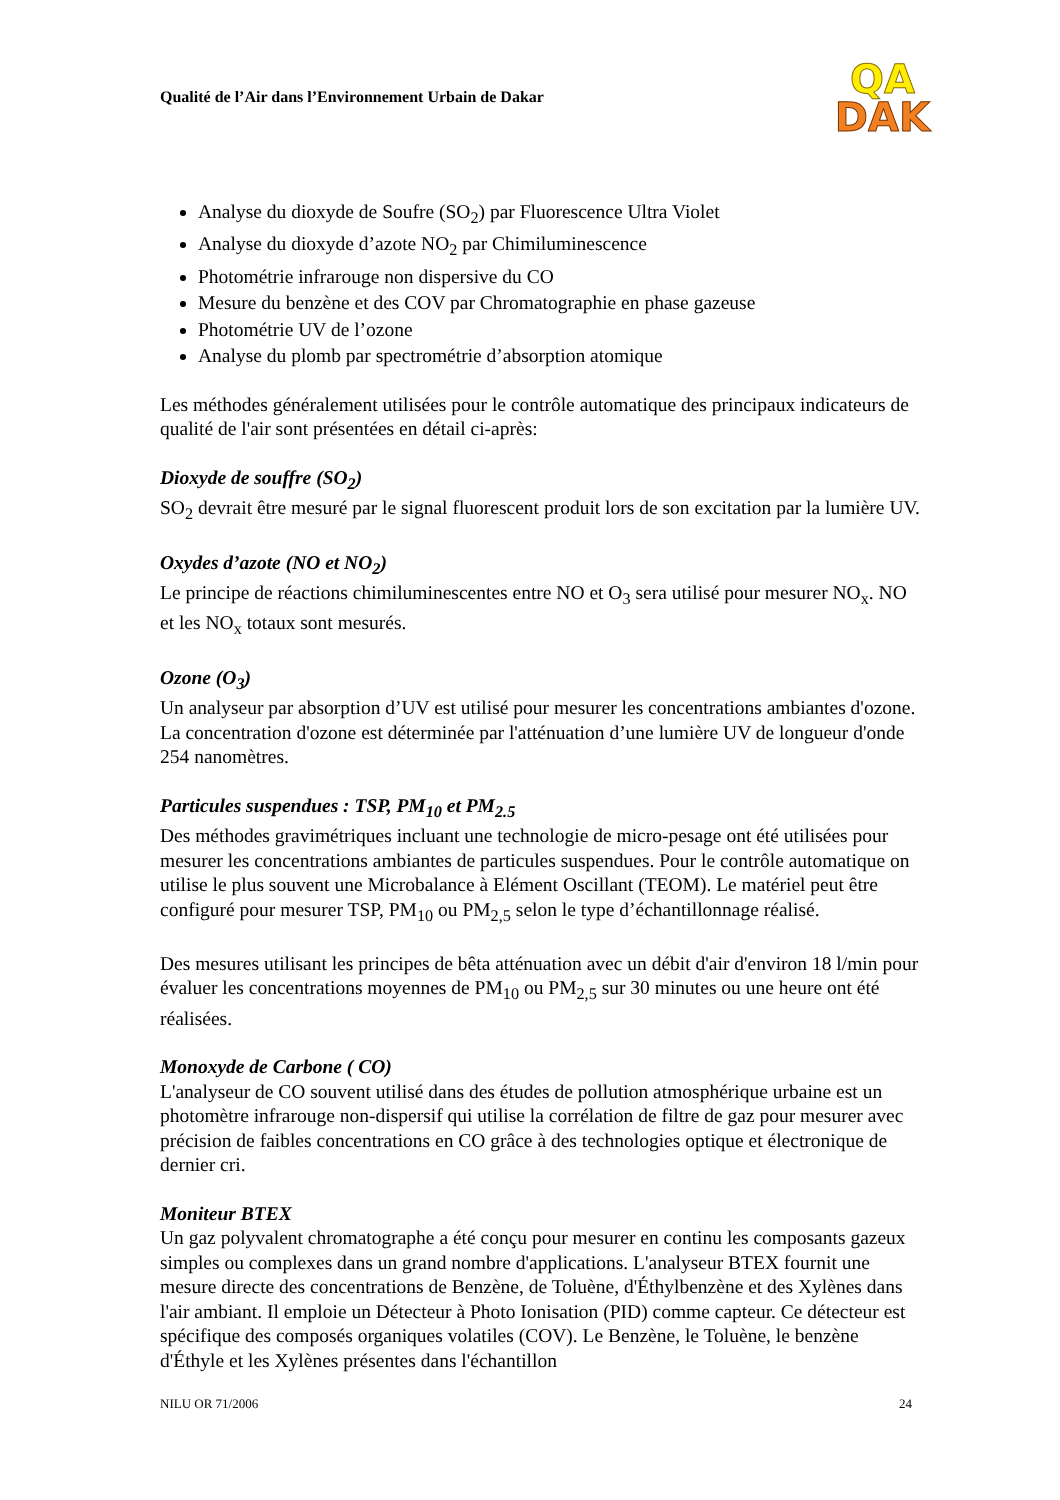Qualité de l’Air dans l’Environnement Urbain de Dakar
QA
DAK
Analyse du dioxyde de Soufre (SO<sub>2</sub>) par Fluorescence Ultra Violet
Analyse du dioxyde d’azote NO<sub>2</sub> par Chimiluminescence
Photométrie infrarouge non dispersive du CO
Mesure du benzène et des COV par Chromatographie en phase gazeuse
Photométrie UV de l’ozone
Analyse du plomb par spectrométrie d’absorption atomique
Les méthodes généralement utilisées pour le contrôle automatique des principaux indicateurs de qualité de l'air sont présentées en détail ci-après:
Dioxyde de souffre (SO<sub>2</sub>)
SO<sub>2</sub> devrait être mesuré par le signal fluorescent produit lors de son excitation par la lumière UV.
Oxydes d’azote (NO et NO<sub>2</sub>)
Le principe de réactions chimiluminescentes entre NO et O<sub>3</sub> sera utilisé pour mesurer NO<sub>x</sub>. NO et les NO<sub>x</sub> totaux sont mesurés.
Ozone (O<sub>3</sub>)
Un analyseur par absorption d’UV est utilisé pour mesurer les concentrations ambiantes d'ozone. La concentration d'ozone est déterminée par l'atténuation d’une lumière UV de longueur d'onde 254 nanomètres.
Particules suspendues : TSP, PM<sub>10</sub> et PM<sub>2.5</sub>
Des méthodes gravimétriques incluant une technologie de micro-pesage ont été utilisées pour mesurer les concentrations ambiantes de particules suspendues. Pour le contrôle automatique on utilise le plus souvent une Microbalance à Elément Oscillant (TEOM). Le matériel peut être configuré pour mesurer TSP, PM<sub>10</sub> ou PM<sub>2,5</sub> selon le type d’échantillonnage réalisé.
Des mesures utilisant les principes de bêta atténuation avec un débit d'air d'environ 18 l/min pour évaluer les concentrations moyennes de PM<sub>10</sub> ou PM<sub>2,5</sub> sur 30 minutes ou une heure ont été réalisées.
Monoxyde de Carbone ( CO)
L'analyseur de CO souvent utilisé dans des études de pollution atmosphérique urbaine est un photomètre infrarouge non-dispersif qui utilise la corrélation de filtre de gaz pour mesurer avec précision de faibles concentrations en CO grâce à des technologies optique et électronique de dernier cri.
Moniteur BTEX
Un gaz polyvalent chromatographe a été conçu pour mesurer en continu les composants gazeux simples ou complexes dans un grand nombre d'applications. L'analyseur BTEX fournit une mesure directe des concentrations de Benzène, de Toluène, d'Éthylbenzène et des Xylènes dans l'air ambiant. Il emploie un Détecteur à Photo Ionisation (PID) comme capteur. Ce détecteur est spécifique des composés organiques volatiles (COV). Le Benzène, le Toluène, le benzène d'Éthyle et les Xylènes présentes dans l'échantillon
NILU OR 71/2006 24